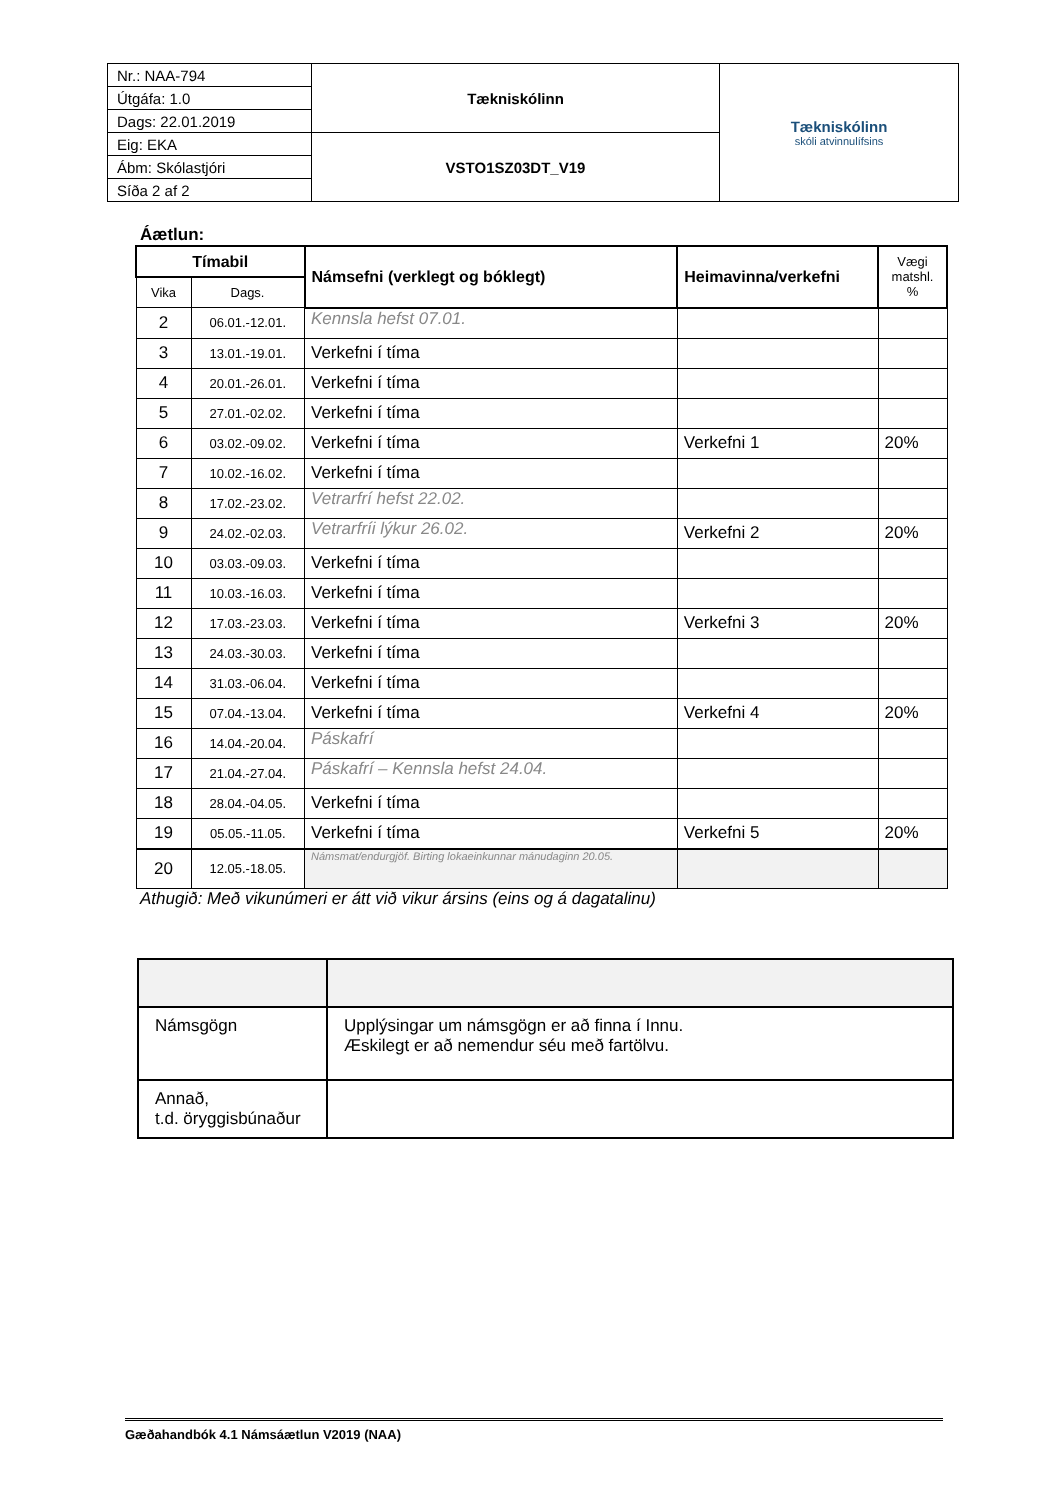| Nr.: NAA-794 | Tækniskólinn | Tækniskólinn skóli atvinnulífsins |
| Útgáfa: 1.0 | | |
| Dags: 22.01.2019 | | |
| Eig: EKA | VSTO1SZ03DT_V19 | |
| Ábm: Skólastjóri | | |
| Síða 2 af 2 | | |
Áætlun:
| Tímabil | | Námsefni (verklegt og bóklegt) | Heimavinna/verkefni | Vægi matshl. % |
| --- | --- | --- | --- | --- |
| Vika | Dags. | | | |
| 2 | 06.01.-12.01. | Kennsla hefst 07.01. | | |
| 3 | 13.01.-19.01. | Verkefni í tíma | | |
| 4 | 20.01.-26.01. | Verkefni í tíma | | |
| 5 | 27.01.-02.02. | Verkefni í tíma | | |
| 6 | 03.02.-09.02. | Verkefni í tíma | Verkefni 1 | 20% |
| 7 | 10.02.-16.02. | Verkefni í tíma | | |
| 8 | 17.02.-23.02. | Vetrarfrí hefst 22.02. | | |
| 9 | 24.02.-02.03. | Vetrarfríi lýkur 26.02. | Verkefni 2 | 20% |
| 10 | 03.03.-09.03. | Verkefni í tíma | | |
| 11 | 10.03.-16.03. | Verkefni í tíma | | |
| 12 | 17.03.-23.03. | Verkefni í tíma | Verkefni 3 | 20% |
| 13 | 24.03.-30.03. | Verkefni í tíma | | |
| 14 | 31.03.-06.04. | Verkefni í tíma | | |
| 15 | 07.04.-13.04. | Verkefni í tíma | Verkefni 4 | 20% |
| 16 | 14.04.-20.04. | Páskafrí | | |
| 17 | 21.04.-27.04. | Páskafrí – Kennsla hefst 24.04. | | |
| 18 | 28.04.-04.05. | Verkefni í tíma | | |
| 19 | 05.05.-11.05. | Verkefni í tíma | Verkefni 5 | 20% |
| 20 | 12.05.-18.05. | Námsmat/endurgjöf. Birting lokaeinkunnar mánudaginn 20.05. | | |
Athugið: Með vikunúmeri er átt við vikur ársins (eins og á dagatalinu)
| Námsgögn | Upplýsingar um námsgögn er að finna í Innu. Æskilegt er að nemendur séu með fartölvu. |
| Annað, t.d. öryggisbúnaður | |
Gæðahandbók 4.1 Námsáætlun V2019 (NAA)